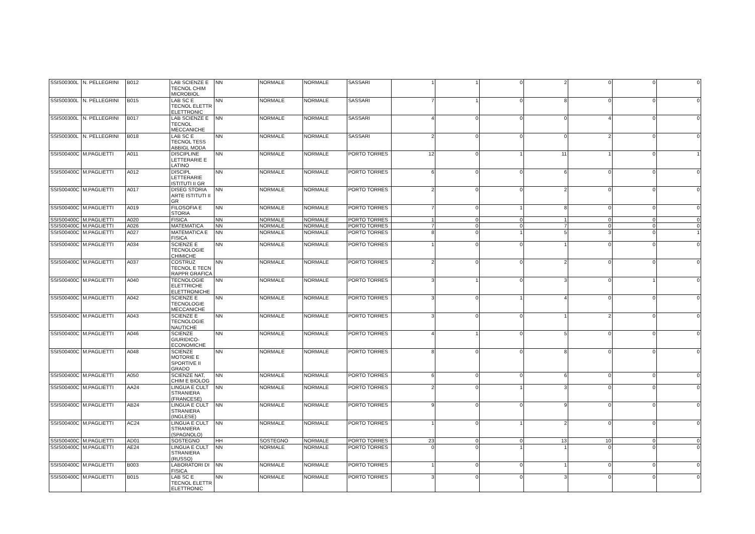| SSIS00300L | N. PELLEGRINI | B012 | LAB SCIENZE E TECNOL CHIM MICROBIOL | NN | NORMALE | NORMALE | SASSARI | 1 | 1 | 0 | 2 | 0 | 0 | 0 |
| SSIS00300L | N. PELLEGRINI | B015 | LAB SC E TECNOL ELETTR ELETTRONIC | NN | NORMALE | NORMALE | SASSARI | 7 | 1 | 0 | 8 | 0 | 0 | 0 |
| SSIS00300L | N. PELLEGRINI | B017 | LAB SCIENZE E TECNOL MECCANICHE | NN | NORMALE | NORMALE | SASSARI | 4 | 0 | 0 | 0 | 4 | 0 | 0 |
| SSIS00300L | N. PELLEGRINI | B018 | LAB SC E TECNOL TESS ABBIGL MODA | NN | NORMALE | NORMALE | SASSARI | 2 | 0 | 0 | 0 | 2 | 0 | 0 |
| SSIS00400C | M.PAGLIETTI | A011 | DISCIPLINE LETTERARIE E LATINO | NN | NORMALE | NORMALE | PORTO TORRES | 12 | 0 | 1 | 11 | 1 | 0 | 1 |
| SSIS00400C | M.PAGLIETTI | A012 | DISCIPL LETTERARIE ISTITUTI II GR | NN | NORMALE | NORMALE | PORTO TORRES | 6 | 0 | 0 | 6 | 0 | 0 | 0 |
| SSIS00400C | M.PAGLIETTI | A017 | DISEG STORIA ARTE ISTITUTI II GR | NN | NORMALE | NORMALE | PORTO TORRES | 2 | 0 | 0 | 2 | 0 | 0 | 0 |
| SSIS00400C | M.PAGLIETTI | A019 | FILOSOFIA E STORIA | NN | NORMALE | NORMALE | PORTO TORRES | 7 | 0 | 1 | 8 | 0 | 0 | 0 |
| SSIS00400C | M.PAGLIETTI | A020 | FISICA | NN | NORMALE | NORMALE | PORTO TORRES | 1 | 0 | 0 | 1 | 0 | 0 | 0 |
| SSIS00400C | M.PAGLIETTI | A026 | MATEMATICA | NN | NORMALE | NORMALE | PORTO TORRES | 7 | 0 | 0 | 7 | 0 | 0 | 0 |
| SSIS00400C | M.PAGLIETTI | A027 | MATEMATICA E FISICA | NN | NORMALE | NORMALE | PORTO TORRES | 8 | 0 | 1 | 5 | 3 | 0 | 1 |
| SSIS00400C | M.PAGLIETTI | A034 | SCIENZE E TECNOLOGIE CHIMICHE | NN | NORMALE | NORMALE | PORTO TORRES | 1 | 0 | 0 | 1 | 0 | 0 | 0 |
| SSIS00400C | M.PAGLIETTI | A037 | COSTRUZ TECNOL E TECN RAPPR GRAFICA | NN | NORMALE | NORMALE | PORTO TORRES | 2 | 0 | 0 | 2 | 0 | 0 | 0 |
| SSIS00400C | M.PAGLIETTI | A040 | TECNOLOGIE ELETTRICHE ELETTRONICHE | NN | NORMALE | NORMALE | PORTO TORRES | 3 | 1 | 0 | 3 | 0 | 1 | 0 |
| SSIS00400C | M.PAGLIETTI | A042 | SCIENZE E TECNOLOGIE MECCANICHE | NN | NORMALE | NORMALE | PORTO TORRES | 3 | 0 | 1 | 4 | 0 | 0 | 0 |
| SSIS00400C | M.PAGLIETTI | A043 | SCIENZE E TECNOLOGIE NAUTICHE | NN | NORMALE | NORMALE | PORTO TORRES | 3 | 0 | 0 | 1 | 2 | 0 | 0 |
| SSIS00400C | M.PAGLIETTI | A046 | SCIENZE GIURIDICO-ECONOMICHE | NN | NORMALE | NORMALE | PORTO TORRES | 4 | 1 | 0 | 5 | 0 | 0 | 0 |
| SSIS00400C | M.PAGLIETTI | A048 | SCIENZE MOTORIE E SPORTIVE II GRADO | NN | NORMALE | NORMALE | PORTO TORRES | 8 | 0 | 0 | 8 | 0 | 0 | 0 |
| SSIS00400C | M.PAGLIETTI | A050 | SCIENZE NAT, CHIM E BIOLOG | NN | NORMALE | NORMALE | PORTO TORRES | 6 | 0 | 0 | 6 | 0 | 0 | 0 |
| SSIS00400C | M.PAGLIETTI | AA24 | LINGUA E CULT STRANIERA (FRANCESE) | NN | NORMALE | NORMALE | PORTO TORRES | 2 | 0 | 1 | 3 | 0 | 0 | 0 |
| SSIS00400C | M.PAGLIETTI | AB24 | LINGUA E CULT STRANIERA (INGLESE) | NN | NORMALE | NORMALE | PORTO TORRES | 9 | 0 | 0 | 9 | 0 | 0 | 0 |
| SSIS00400C | M.PAGLIETTI | AC24 | LINGUA E CULT STRANIERA (SPAGNOLO) | NN | NORMALE | NORMALE | PORTO TORRES | 1 | 0 | 1 | 2 | 0 | 0 | 0 |
| SSIS00400C | M.PAGLIETTI | AD01 | SOSTEGNO | HH | SOSTEGNO | NORMALE | PORTO TORRES | 23 | 0 | 0 | 13 | 10 | 0 | 0 |
| SSIS00400C | M.PAGLIETTI | AE24 | LINGUA E CULT STRANIERA (RUSSO) | NN | NORMALE | NORMALE | PORTO TORRES | 0 | 0 | 1 | 1 | 0 | 0 | 0 |
| SSIS00400C | M.PAGLIETTI | B003 | LABORATORI DI FISICA | NN | NORMALE | NORMALE | PORTO TORRES | 1 | 0 | 0 | 1 | 0 | 0 | 0 |
| SSIS00400C | M.PAGLIETTI | B015 | LAB SC E TECNOL ELETTR ELETTRONIC | NN | NORMALE | NORMALE | PORTO TORRES | 3 | 0 | 0 | 3 | 0 | 0 | 0 |